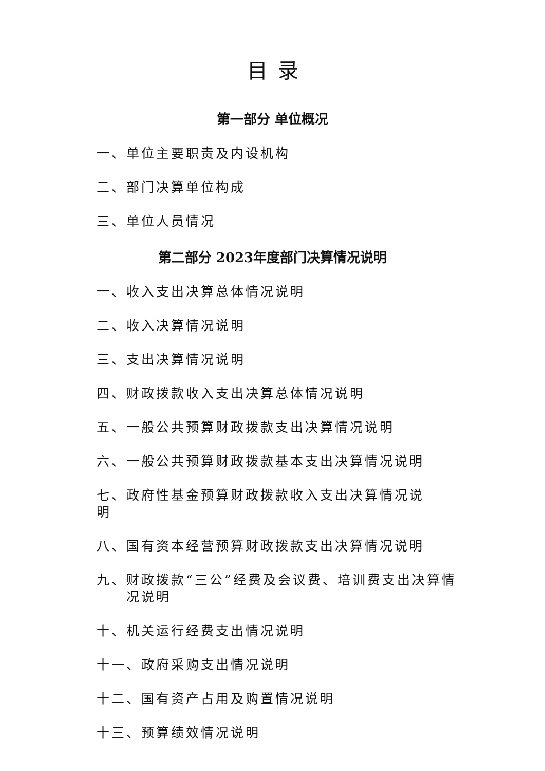目录
第一部分 单位概况
一、单位主要职责及内设机构
二、部门决算单位构成
三、单位人员情况
第二部分 2023年度部门决算情况说明
一、收入支出决算总体情况说明
二、收入决算情况说明
三、支出决算情况说明
四、财政拨款收入支出决算总体情况说明
五、一般公共预算财政拨款支出决算情况说明
六、一般公共预算财政拨款基本支出决算情况说明
七、政府性基金预算财政拨款收入支出决算情况说明
八、国有资本经营预算财政拨款支出决算情况说明
九、财政拨款“三公”经费及会议费、培训费支出决算情况说明
十、机关运行经费支出情况说明
十一、政府采购支出情况说明
十二、国有资产占用及购置情况说明
十三、预算绩效情况说明